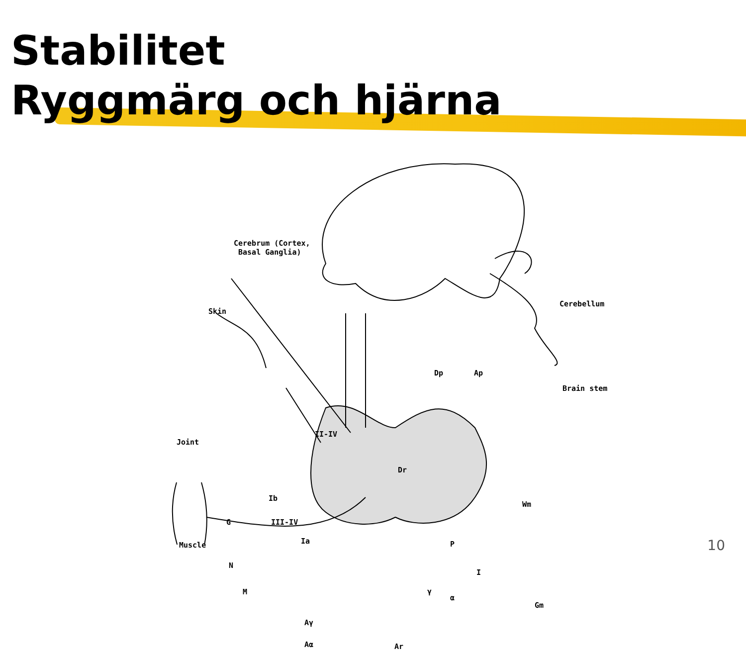Stabilitet
Ryggmärg och hjärna
Cerebrum (Cortex,
Basal Ganglia)
Cerebellum
Skin
Dp Ap
Brain stem
Joint
II-IV
Dr
Ib
Wm
G III-IV
Muscle Ia P
N
I
M γ
α
Gm
Aγ
Aα Ar
10